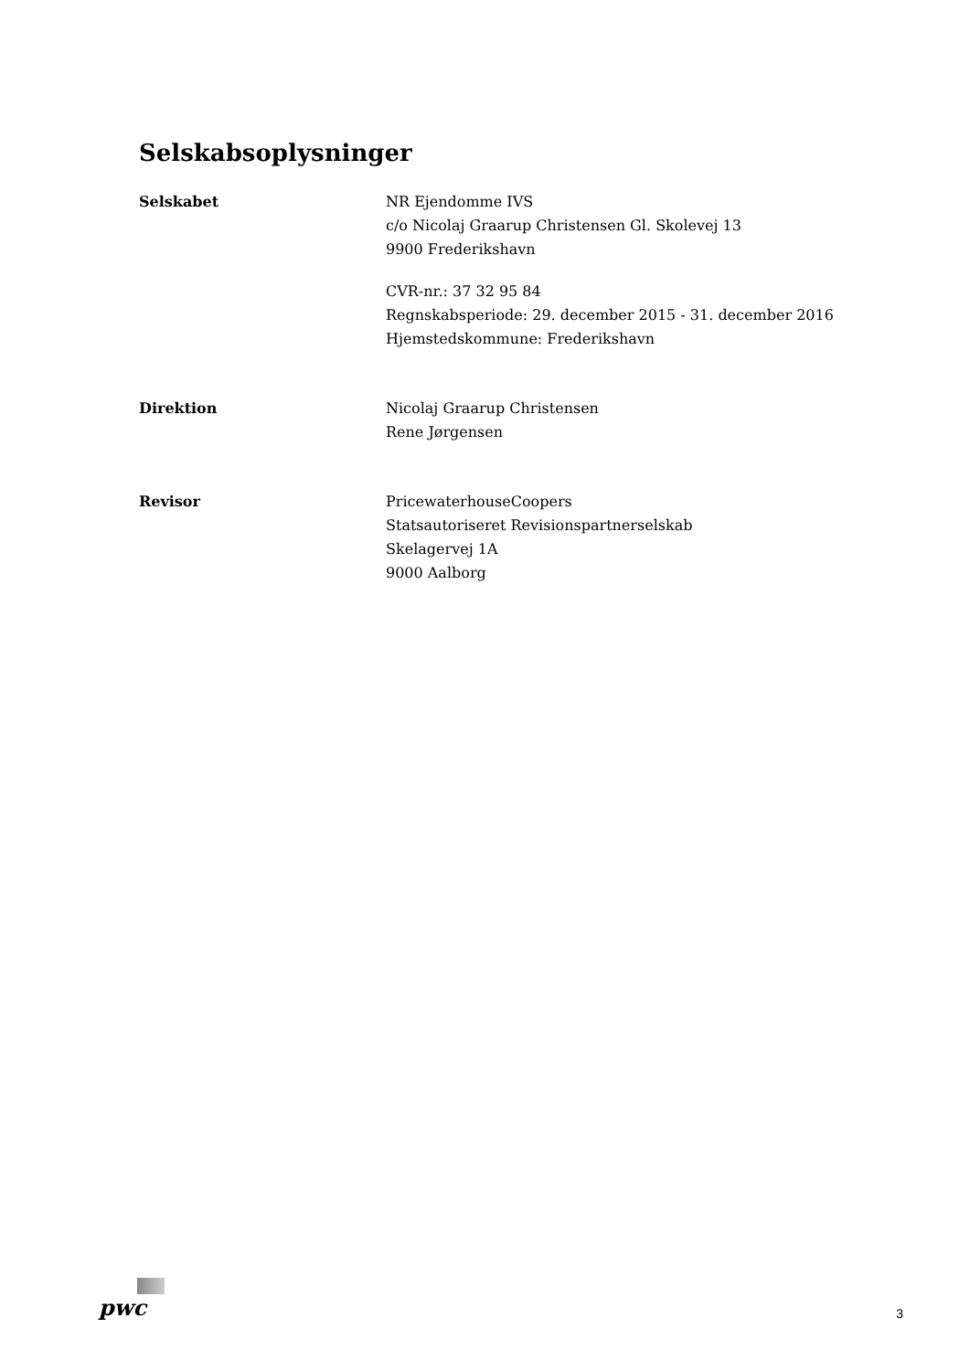Selskabsoplysninger
Selskabet NR Ejendomme IVS
c/o Nicolaj Graarup Christensen Gl. Skolevej 13
9900 Frederikshavn
CVR-nr.: 37 32 95 84
Regnskabsperiode: 29. december 2015 - 31. december 2016
Hjemstedskommune: Frederikshavn
Direktion Nicolaj Graarup Christensen
Rene Jørgensen
Revisor PricewaterhouseCoopers
Statsautoriseret Revisionspartnerselskab
Skelagervej 1A
9000 Aalborg
pwc
3